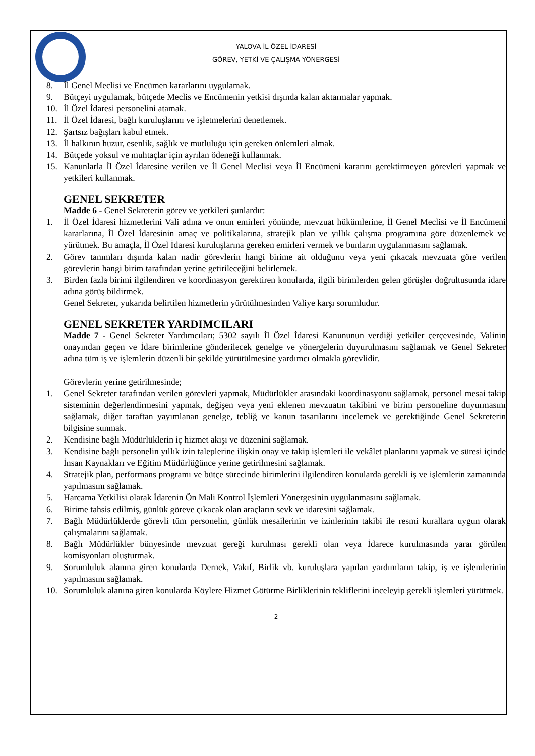YALOVA İL ÖZEL İDARESİ
GÖREV, YETKİ VE ÇALIŞMA YÖNERGESİ
8. İl Genel Meclisi ve Encümen kararlarını uygulamak.
9. Bütçeyi uygulamak, bütçede Meclis ve Encümenin yetkisi dışında kalan aktarmalar yapmak.
10. İl Özel İdaresi personelini atamak.
11. İl Özel İdaresi, bağlı kuruluşlarını ve işletmelerini denetlemek.
12. Şartsız bağışları kabul etmek.
13. İl halkının huzur, esenlik, sağlık ve mutluluğu için gereken önlemleri almak.
14. Bütçede yoksul ve muhtaçlar için ayrılan ödeneği kullanmak.
15. Kanunlarla İl Özel İdaresine verilen ve İl Genel Meclisi veya İl Encümeni kararını gerektirmeyen görevleri yapmak ve yetkileri kullanmak.
GENEL SEKRETER
Madde 6 - Genel Sekreterin görev ve yetkileri şunlardır:
1. İl Özel İdaresi hizmetlerini Vali adına ve onun emirleri yönünde, mevzuat hükümlerine, İl Genel Meclisi ve İl Encümeni kararlarına, İl Özel İdaresinin amaç ve politikalarına, stratejik plan ve yıllık çalışma programına göre düzenlemek ve yürütmek. Bu amaçla, İl Özel İdaresi kuruluşlarına gereken emirleri vermek ve bunların uygulanmasını sağlamak.
2. Görev tanımları dışında kalan nadir görevlerin hangi birime ait olduğunu veya yeni çıkacak mevzuata göre verilen görevlerin hangi birim tarafından yerine getirileceğini belirlemek.
3. Birden fazla birimi ilgilendiren ve koordinasyon gerektiren konularda, ilgili birimlerden gelen görüşler doğrultusunda idare adına görüş bildirmek.
Genel Sekreter, yukarıda belirtilen hizmetlerin yürütülmesinden Valiye karşı sorumludur.
GENEL SEKRETER YARDIMCILARI
Madde 7 - Genel Sekreter Yardımcıları; 5302 sayılı İl Özel İdaresi Kanununun verdiği yetkiler çerçevesinde, Valinin onayından geçen ve İdare birimlerine gönderilecek genelge ve yönergelerin duyurulmasını sağlamak ve Genel Sekreter adına tüm iş ve işlemlerin düzenli bir şekilde yürütülmesine yardımcı olmakla görevlidir.
Görevlerin yerine getirilmesinde;
1. Genel Sekreter tarafından verilen görevleri yapmak, Müdürlükler arasındaki koordinasyonu sağlamak, personel mesai takip sisteminin değerlendirmesini yapmak, değişen veya yeni eklenen mevzuatın takibini ve birim personeline duyurmasını sağlamak, diğer taraftan yayımlanan genelge, tebliğ ve kanun tasarılarını incelemek ve gerektiğinde Genel Sekreterin bilgisine sunmak.
2. Kendisine bağlı Müdürlüklerin iç hizmet akışı ve düzenini sağlamak.
3. Kendisine bağlı personelin yıllık izin taleplerine ilişkin onay ve takip işlemleri ile vekâlet planlarını yapmak ve süresi içinde İnsan Kaynakları ve Eğitim Müdürlüğünce yerine getirilmesini sağlamak.
4. Stratejik plan, performans programı ve bütçe sürecinde birimlerini ilgilendiren konularda gerekli iş ve işlemlerin zamanında yapılmasını sağlamak.
5. Harcama Yetkilisi olarak İdarenin Ön Mali Kontrol İşlemleri Yönergesinin uygulanmasını sağlamak.
6. Birime tahsis edilmiş, günlük göreve çıkacak olan araçların sevk ve idaresini sağlamak.
7. Bağlı Müdürlüklerde görevli tüm personelin, günlük mesailerinin ve izinlerinin takibi ile resmi kurallara uygun olarak çalışmalarını sağlamak.
8. Bağlı Müdürlükler bünyesinde mevzuat gereği kurulması gerekli olan veya İdarece kurulmasında yarar görülen komisyonları oluşturmak.
9. Sorumluluk alanına giren konularda Dernek, Vakıf, Birlik vb. kuruluşlara yapılan yardımların takip, iş ve işlemlerinin yapılmasını sağlamak.
10. Sorumluluk alanına giren konularda Köylere Hizmet Götürme Birliklerinin tekliflerini inceleyip gerekli işlemleri yürütmek.
2